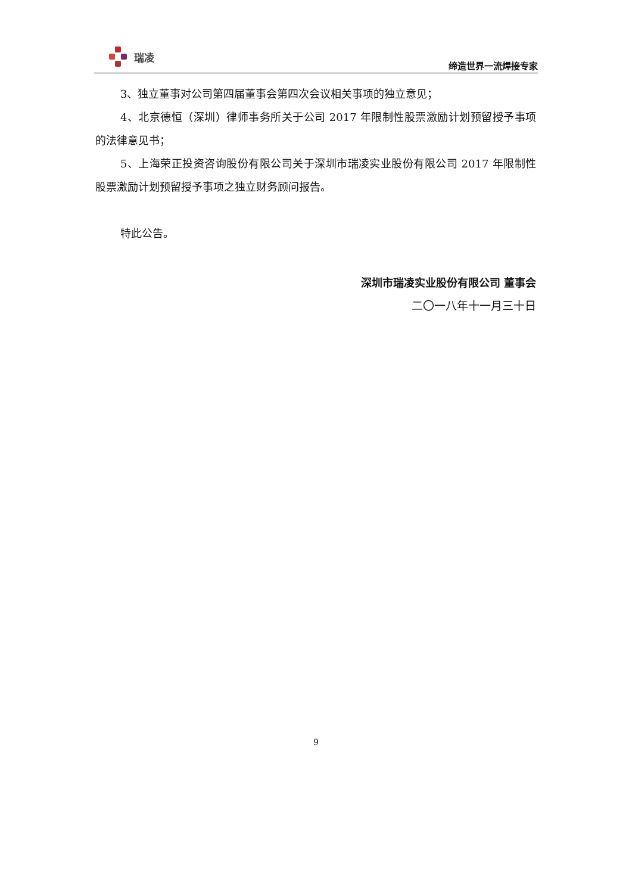瑞凌
缔造世界一流焊接专家
3、独立董事对公司第四届董事会第四次会议相关事项的独立意见；
4、北京德恒（深圳）律师事务所关于公司 2017 年限制性股票激励计划预留授予事项的法律意见书；
5、上海荣正投资咨询股份有限公司关于深圳市瑞凌实业股份有限公司 2017 年限制性股票激励计划预留授予事项之独立财务顾问报告。
特此公告。
深圳市瑞凌实业股份有限公司 董事会
二〇一八年十一月三十日
9